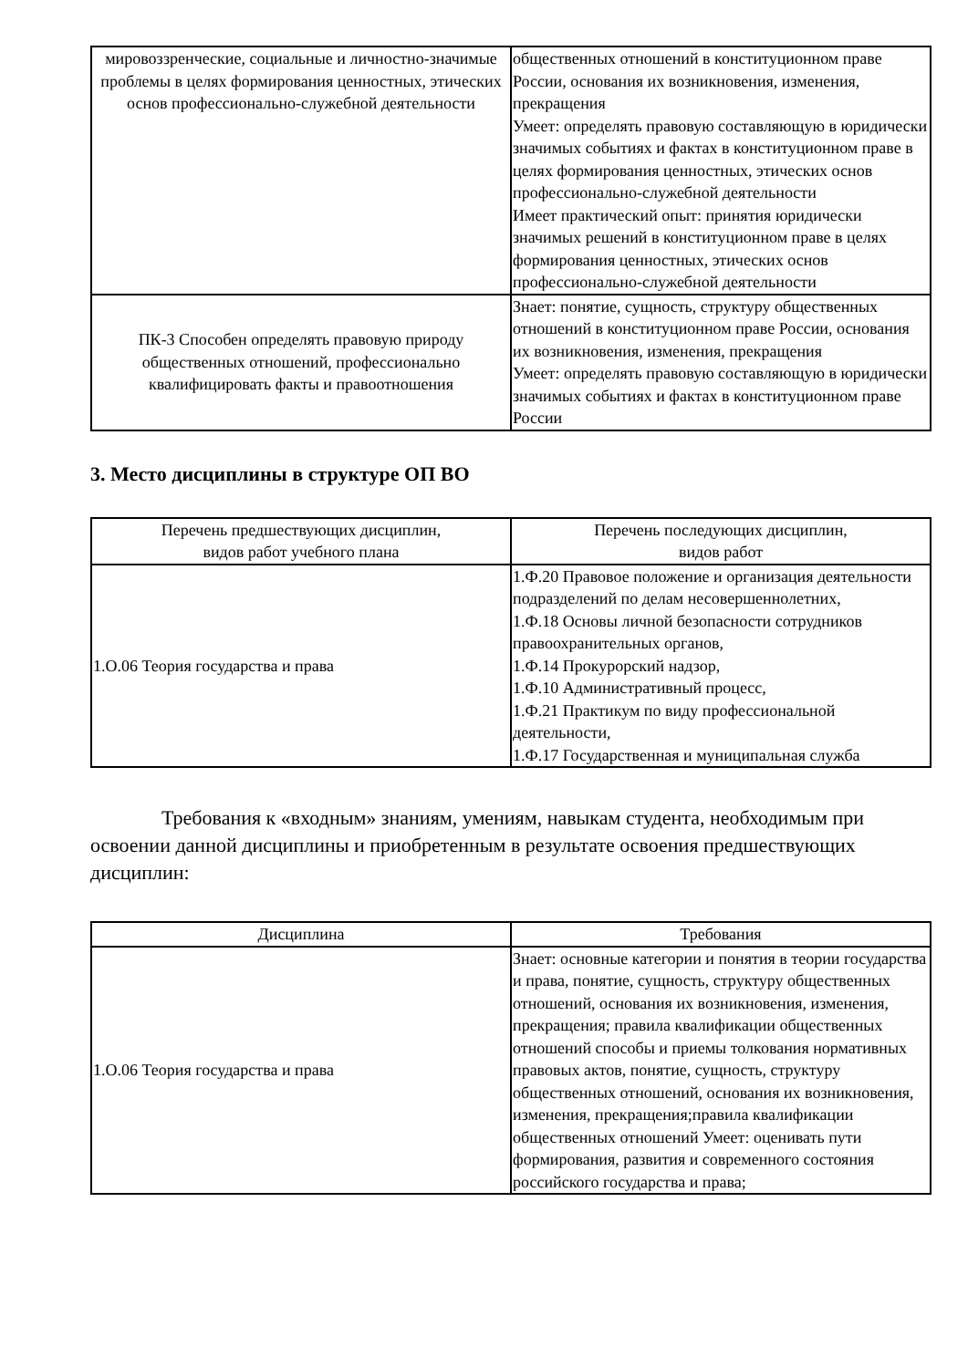| мировоззренческие, социальные и личностно-значимые проблемы в целях формирования ценностных, этических основ профессионально-служебной деятельности | общественных отношений в конституционном праве России, основания их возникновения, изменения, прекращения Умеет: определять правовую составляющую в юридически значимых событиях и фактах в конституционном праве в целях формирования ценностных, этических основ профессионально-служебной деятельности Имеет практический опыт: принятия юридически значимых решений в конституционном праве в целях формирования ценностных, этических основ профессионально-служебной деятельности |
| ПК-3 Способен определять правовую природу общественных отношений, профессионально квалифицировать факты и правоотношения | Знает: понятие, сущность, структуру общественных отношений в конституционном праве России, основания их возникновения, изменения, прекращения Умеет: определять правовую составляющую в юридически значимых событиях и фактах в конституционном праве России |
3. Место дисциплины в структуре ОП ВО
| Перечень предшествующих дисциплин, видов работ учебного плана | Перечень последующих дисциплин, видов работ |
| --- | --- |
| 1.О.06 Теория государства и права | 1.Ф.20 Правовое положение и организация деятельности подразделений по делам несовершеннолетних, 1.Ф.18 Основы личной безопасности сотрудников правоохранительных органов, 1.Ф.14 Прокурорский надзор, 1.Ф.10 Административный процесс, 1.Ф.21 Практикум по виду профессиональной деятельности, 1.Ф.17 Государственная и муниципальная служба |
Требования к «входным» знаниям, умениям, навыкам студента, необходимым при освоении данной дисциплины и приобретенным в результате освоения предшествующих дисциплин:
| Дисциплина | Требования |
| --- | --- |
| 1.О.06 Теория государства и права | Знает: основные категории и понятия в теории государства и права, понятие, сущность, структуру общественных отношений, основания их возникновения, изменения, прекращения; правила квалификации общественных отношений способы и приемы толкования нормативных правовых актов, понятие, сущность, структуру общественных отношений, основания их возникновения, изменения, прекращения;правила квалификации общественных отношений Умеет: оценивать пути формирования, развития и современного состояния российского государства и права; |